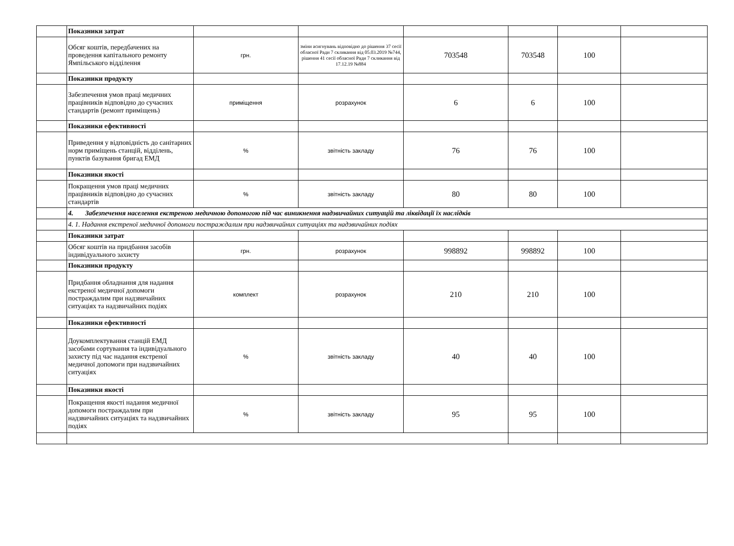| | Показники затрат | | | | | | |
| | Обсяг коштів, передбачених на проведення капітального ремонту Ямпільського відділення | грн. | зміни асигнувань відповідно до рішення 37 сесії обласної Ради 7 скликання від 05.03.2019 №744, рішення 41 сесії обласної Ради 7 скликання від 17.12.19 №884 | 703548 | 703548 | 100 | |
| | Показники продукту | | | | | | |
| | Забезпечення умов праці медичних працівників відповідно до сучасних стандартів (ремонт приміщень) | приміщення | розрахунок | 6 | 6 | 100 | |
| | Показники ефективності | | | | | | |
| | Приведення у відповідність до санітарних норм приміщень станцій, відділень, пунктів базування бригад ЕМД | % | звітність закладу | 76 | 76 | 100 | |
| | Показники якості | | | | | | |
| | Покращення умов праці медичних працівників відповідно до сучасних стандартів | % | звітність закладу | 80 | 80 | 100 | |
| | 4. Забезпечення населення екстреною медичною допомогою під час виникнення надзвичайних ситуацій та ліквідації їх наслідків | | | | | | |
| | 4. 1. Надання екстреної медичної допомоги постраждалим при надзвичайних ситуаціях та надзвичайних подіях | | | | | | |
| | Показники затрат | | | | | | |
| | Обсяг коштів на придбання засобів індивідуального захисту | грн. | розрахунок | 998892 | 998892 | 100 | |
| | Показники продукту | | | | | | |
| | Придбання обладнання для надання екстреної медичної допомоги постраждалим при надзвичайних ситуаціях та надзвичайних подіях | комплект | розрахунок | 210 | 210 | 100 | |
| | Показники ефективності | | | | | | |
| | Доукомплектування станцій ЕМД засобами сортування та індивідуального захисту під час надання екстреної медичної допомоги при надзвичайних ситуаціях | % | звітність закладу | 40 | 40 | 100 | |
| | Показники якості | | | | | | |
| | Покращення якості надання медичної допомоги постраждалим при надзвичайних ситуаціях та надзвичайних подіях | % | звітність закладу | 95 | 95 | 100 | |